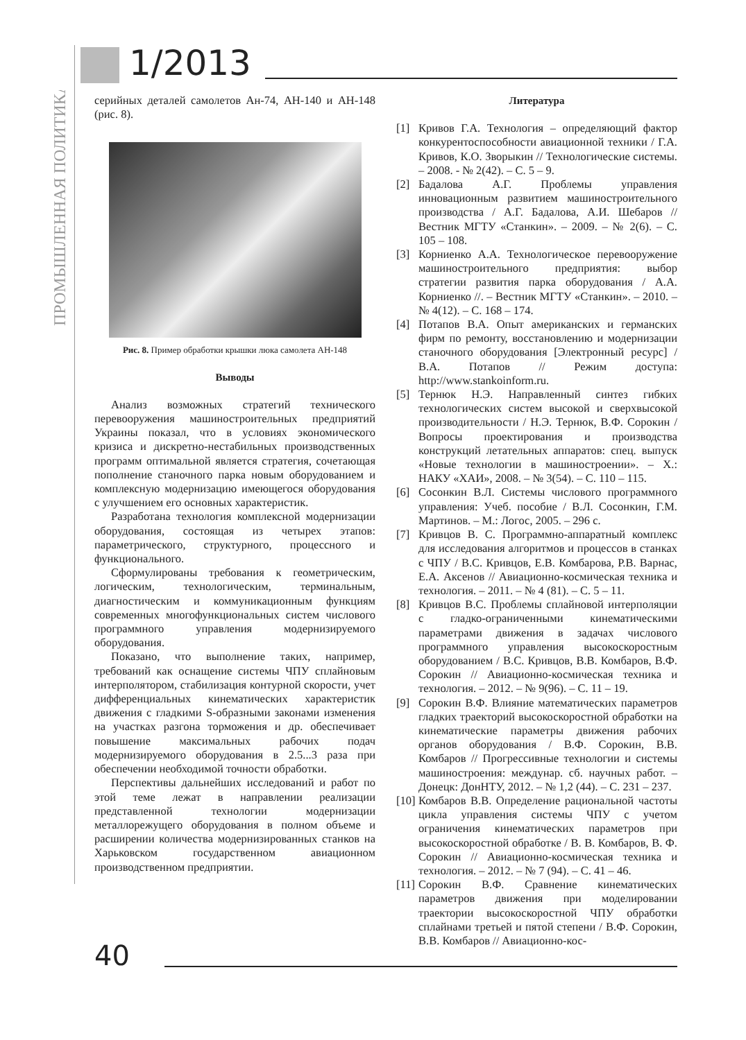ПРОМЫШЛЕННАЯ ПОЛИТИКА
1/2013
серийных деталей самолетов Ан-74, АН-140 и АН-148 (рис. 8).
Рис. 8. Пример обработки крышки люка самолета АН-148
Выводы
Анализ возможных стратегий технического перевооружения машиностроительных предприятий Украины показал, что в условиях экономического кризиса и дискретно-нестабильных производственных программ оптимальной является стратегия, сочетающая пополнение станочного парка новым оборудованием и комплексную модернизацию имеющегося оборудования с улучшением его основных характеристик.
Разработана технология комплексной модернизации оборудования, состоящая из четырех этапов: параметрического, структурного, процессного и функционального.
Сформулированы требования к геометрическим, логическим, технологическим, терминальным, диагностическим и коммуникационным функциям современных многофункциональных систем числового программного управления модернизируемого оборудования.
Показано, что выполнение таких, например, требований как оснащение системы ЧПУ сплайновым интерполятором, стабилизация контурной скорости, учет дифференциальных кинематических характеристик движения с гладкими S-образными законами изменения на участках разгона торможения и др. обеспечивает повышение максимальных рабочих подач модернизируемого оборудования в 2.5...3 раза при обеспечении необходимой точности обработки.
Перспективы дальнейших исследований и работ по этой теме лежат в направлении реализации представленной технологии модернизации металлорежущего оборудования в полном объеме и расширении количества модернизированных станков на Харьковском государственном авиационном производственном предприятии.
Литература
[1] Кривов Г.А. Технология – определяющий фактор конкурентоспособности авиационной техники / Г.А. Кривов, К.О. Зворыкин // Технологические системы. – 2008. - № 2(42). – С. 5 – 9.
[2] Бадалова А.Г. Проблемы управления инновационным развитием машиностроительного производства / А.Г. Бадалова, А.И. Шебаров // Вестник МГТУ «Станкин». – 2009. – № 2(6). – С. 105 – 108.
[3] Корниенко А.А. Технологическое перевооружение машиностроительного предприятия: выбор стратегии развития парка оборудования / А.А. Корниенко //. – Вестник МГТУ «Станкин». – 2010. – № 4(12). – С. 168 – 174.
[4] Потапов В.А. Опыт американских и германских фирм по ремонту, восстановлению и модернизации станочного оборудования [Электронный ресурс] / В.А. Потапов // Режим доступа: http://www.stankoinform.ru.
[5] Тернюк Н.Э. Направленный синтез гибких технологических систем высокой и сверхвысокой производительности / Н.Э. Тернюк, В.Ф. Сорокин / Вопросы проектирования и производства конструкций летательных аппаратов: спец. выпуск «Новые технологии в машиностроении». – Х.: НАКУ «ХАИ», 2008. – № 3(54). – С. 110 – 115.
[6] Сосонкин В.Л. Системы числового программного управления: Учеб. пособие / В.Л. Сосонкин, Г.М. Мартинов. – М.: Логос, 2005. – 296 с.
[7] Кривцов В. С. Программно-аппаратный комплекс для исследования алгоритмов и процессов в станках с ЧПУ / В.С. Кривцов, Е.В. Комбарова, Р.В. Варнас, Е.А. Аксенов // Авиационно-космическая техника и технология. – 2011. – № 4 (81). – С. 5 – 11.
[8] Кривцов В.С. Проблемы сплайновой интерполяции с гладко-ограниченными кинематическими параметрами движения в задачах числового программного управления высокоскоростным оборудованием / В.С. Кривцов, В.В. Комбаров, В.Ф. Сорокин // Авиационно-космическая техника и технология. – 2012. – № 9(96). – С. 11 – 19.
[9] Сорокин В.Ф. Влияние математических параметров гладких траекторий высокоскоростной обработки на кинематические параметры движения рабочих органов оборудования / В.Ф. Сорокин, В.В. Комбаров // Прогрессивные технологии и системы машиностроения: междунар. сб. научных работ. – Донецк: ДонНТУ, 2012. – № 1,2 (44). – С. 231 – 237.
[10] Комбаров В.В. Определение рациональной частоты цикла управления системы ЧПУ с учетом ограничения кинематических параметров при высокоскоростной обработке / В. В. Комбаров, В. Ф. Сорокин // Авиационно-космическая техника и технология. – 2012. – № 7 (94). – С. 41 – 46.
[11] Сорокин В.Ф. Сравнение кинематических параметров движения при моделировании траектории высокоскоростной ЧПУ обработки сплайнами третьей и пятой степени / В.Ф. Сорокин, В.В. Комбаров // Авиационно-кос-
40